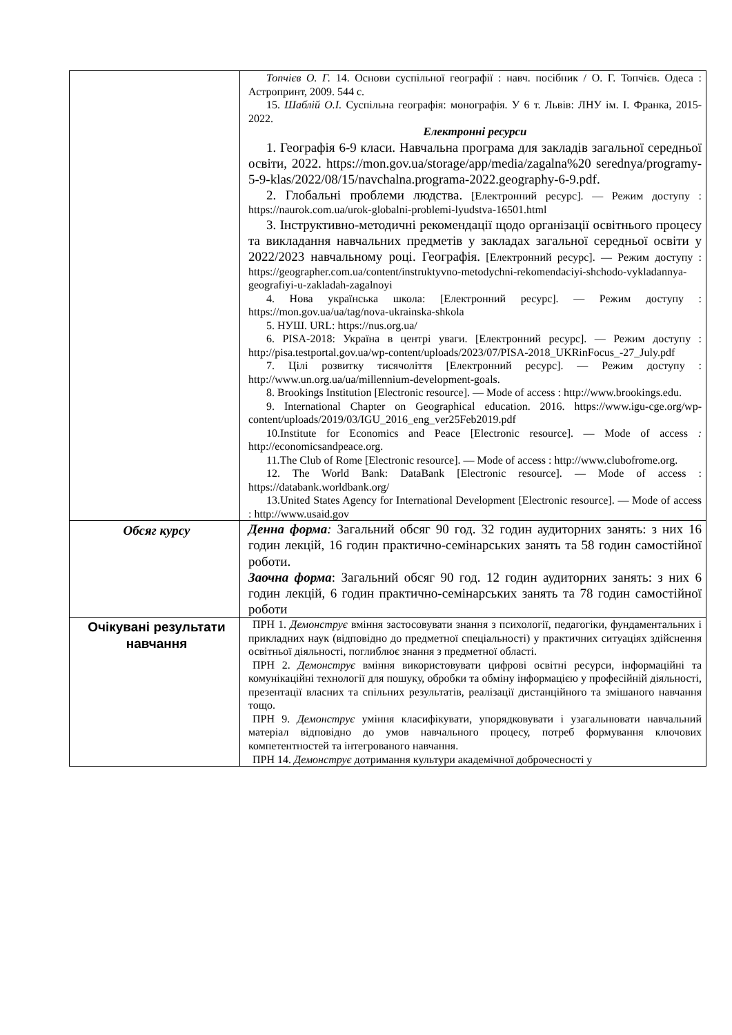| | Топчієв О. Г. 14. Основи суспільної географії : навч. посібник / О. Г. Топчієв. Одеса : Астропринт, 2009. 544 с. 15. Шаблій О.І. Суспільна географія: монографія. У 6 т. Львів: ЛНУ ім. І. Франка, 2015-2022. Електронні ресурси 1. Географія 6-9 класи. Навчальна програма для закладів загальної середньої освіти, 2022. https://mon.gov.ua/storage/app/media/zagalna%20 serednya/programy-5-9-klas/2022/08/15/navchalna.programa-2022.geography-6-9.pdf. 2. Глобальні проблеми людства. [Електронний ресурс]. — Режим доступу : https://naurok.com.ua/urok-globalni-problemi-lyudstva-16501.html 3. Інструктивно-методичні рекомендації щодо організації освітнього процесу та викладання навчальних предметів у закладах загальної середньої освіти у 2022/2023 навчальному році. Географія. [Електронний ресурс]. — Режим доступу : https://geographer.com.ua/content/instruktyvno-metodychni-rekomendaciyi-shchodo-vykladannya-geografiyi-u-zakladah-zagalnoyi 4. Нова українська школа: [Електронний ресурс]. — Режим доступу : https://mon.gov.ua/ua/tag/nova-ukrainska-shkola 5. НУШ. URL: https://nus.org.ua/ 6. PISA-2018: Україна в центрі уваги. [Електронний ресурс]. — Режим доступу : http://pisa.testportal.gov.ua/wp-content/uploads/2023/07/PISA-2018_UKRinFocus_-27_July.pdf 7. Цілі розвитку тисячоліття [Електронний ресурс]. — Режим доступу : http://www.un.org.ua/ua/millennium-development-goals. 8. Brookings Institution [Electronic resource]. — Mode of access : http://www.brookings.edu. 9. International Chapter on Geographical education. 2016. https://www.igu-cge.org/wp-content/uploads/2019/03/IGU_2016_eng_ver25Feb2019.pdf 10.Institute for Economics and Peace [Electronic resource]. — Mode of access : http://economicsandpeace.org. 11.The Club of Rome [Electronic resource]. — Mode of access : http://www.clubofrome.org. 12. The World Bank: DataBank [Electronic resource]. — Mode of access : https://databank.worldbank.org/ 13.United States Agency for International Development [Electronic resource]. — Mode of access : http://www.usaid.gov |
| Обсяг курсу | Денна форма : Загальний обсяг 90 год. 32 годин аудиторних занять: з них 16 годин лекцій, 16 годин практично-семінарських занять та 58 годин самостійної роботи. Заочна форма : Загальний обсяг 90 год. 12 годин аудиторних занять: з них 6 годин лекцій, 6 годин практично-семінарських занять та 78 годин самостійної роботи |
| Очікувані результати навчання | ПРН 1. Демонструє вміння застосовувати знання з психології, педагогіки, фундаментальних і прикладних наук (відповідно до предметної спеціальності) у практичних ситуаціях здійснення освітньої діяльності, поглиблює знання з предметної області. ПРН 2. Демонструє вміння використовувати цифрові освітні ресурси, інформаційні та комунікаційні технології для пошуку, обробки та обміну інформацією у професійній діяльності, презентації власних та спільних результатів, реалізації дистанційного та змішаного навчання тощо. ПРН 9. Демонструє уміння класифікувати, упорядковувати і узагальнювати навчальний матеріал відповідно до умов навчального процесу, потреб формування ключових компетентностей та інтегрованого навчання. ПРН 14. Демонструє дотримання культури академічної доброчесності у |